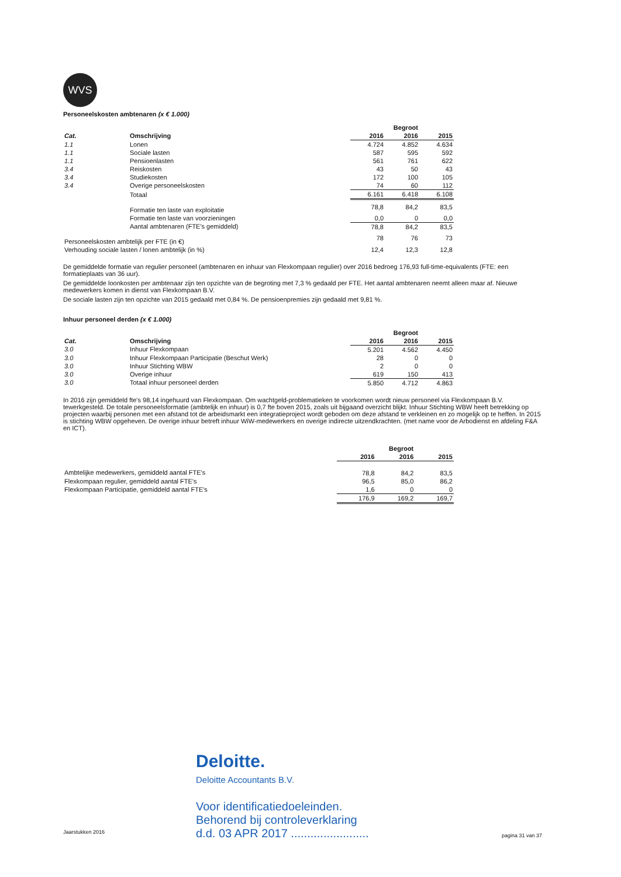WVS
Personeelskosten ambtenaren (x € 1.000)
| | | | Begroot | |
| --- | --- | --- | --- | --- |
| Cat. | Omschrijving | 2016 | 2016 | 2015 |
| 1.1 | Lonen | 4.724 | 4.852 | 4.634 |
| 1.1 | Sociale lasten | 587 | 595 | 592 |
| 1.1 | Pensioenlasten | 561 | 761 | 622 |
| 3.4 | Reiskosten | 43 | 50 | 43 |
| 3.4 | Studiekosten | 172 | 100 | 105 |
| 3.4 | Overige personeelskosten | 74 | 60 | 112 |
| | Totaal | 6.161 | 6.418 | 6.108 |
| | Formatie ten laste van exploitatie | 78,8 | 84,2 | 83,5 |
| | Formatie ten laste van voorzieningen | 0,0 | 0 | 0,0 |
| | Aantal ambtenaren (FTE's gemiddeld) | 78,8 | 84,2 | 83,5 |
| Personeelskosten ambtelijk per FTE (in €) | | 78 | 76 | 73 |
| Verhouding sociale lasten / lonen ambtelijk (in %) | | 12,4 | 12,3 | 12,8 |
De gemiddelde formatie van regulier personeel (ambtenaren en inhuur van Flexkompaan regulier) over 2016 bedroeg 176,93 full-time-equivalents (FTE: een formatieplaats van 36 uur).
De gemiddelde loonkosten per ambtenaar zijn ten opzichte van de begroting met 7,3 % gedaald per FTE. Het aantal ambtenaren neemt alleen maar af. Nieuwe medewerkers komen in dienst van Flexkompaan B.V.
De sociale lasten zijn ten opzichte van 2015 gedaald met 0,84 %. De pensioenpremies zijn gedaald met 9,81 %.
Inhuur personeel derden (x € 1.000)
| | | | Begroot | |
| --- | --- | --- | --- | --- |
| Cat. | Omschrijving | 2016 | 2016 | 2015 |
| 3.0 | Inhuur Flexkompaan | 5.201 | 4.562 | 4.450 |
| 3.0 | Inhuur Flexkompaan Participatie (Beschut Werk) | 28 | 0 | 0 |
| 3.0 | Inhuur Stichting WBW | 2 | 0 | 0 |
| 3.0 | Overige inhuur | 619 | 150 | 413 |
| 3.0 | Totaal inhuur personeel derden | 5.850 | 4.712 | 4.863 |
In 2016 zijn gemiddeld fte's 98,14 ingehuurd van Flexkompaan. Om wachtgeld-problematieken te voorkomen wordt nieuw personeel via Flexkompaan B.V. tewerkgesteld. De totale personeelsformatie (ambtelijk en inhuur) is 0,7 fte boven 2015, zoals uit bijgaand overzicht blijkt. Inhuur Stichting WBW heeft betrekking op projecten waarbij personen met een afstand tot de arbeidsmarkt een integratieproject wordt geboden om deze afstand te verkleinen en zo mogelijk op te heffen. In 2015 is stichting WBW opgeheven. De overige inhuur betreft inhuur WiW-medewerkers en overige indirecte uitzendkrachten. (met name voor de Arbodienst en afdeling F&A en ICT).
| | | Begroot | |
| --- | --- | --- | --- |
| | 2016 | 2016 | 2015 |
| Ambtelijke medewerkers, gemiddeld aantal FTE's | 78,8 | 84,2 | 83,5 |
| Flexkompaan regulier, gemiddeld aantal FTE's | 96,5 | 85,0 | 86,2 |
| Flexkompaan Participatie, gemiddeld aantal FTE's | 1,6 | 0 | 0 |
| | 176,9 | 169,2 | 169,7 |
Deloitte.
Deloitte Accountants B.V.
Voor identificatiedoeleinden.
Behorend bij controleverklaring
d.d. 03 APR 2017 ........................
Jaarstukken 2016
pagina 31 van 37